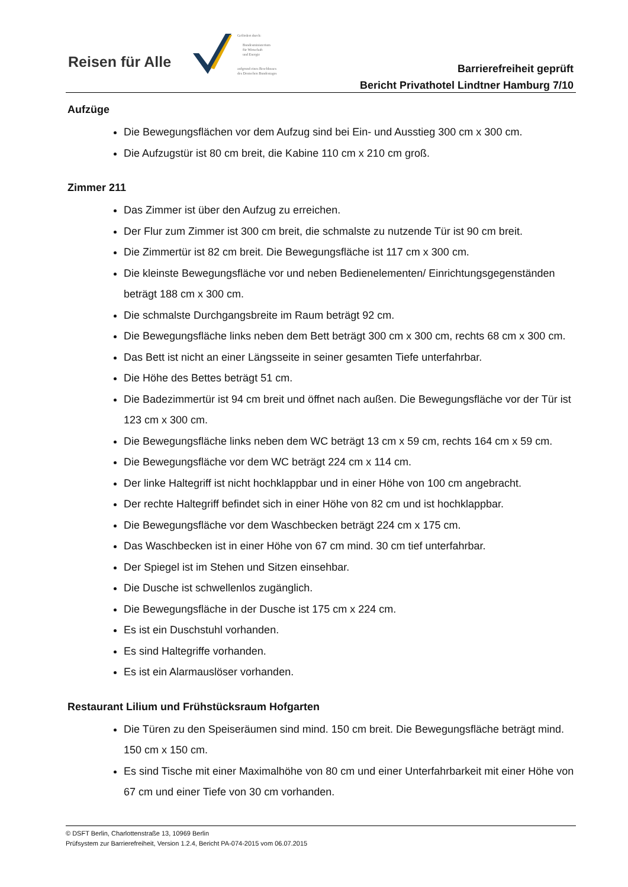Reisen für Alle
Gefördert durch:
Bundesministerium
für Wirtschaft
und Energie
aufgrund eines Beschlusses
des Deutschen Bundestages
Barrierefreiheit geprüft
Bericht Privathotel Lindtner Hamburg 7/10
Aufzüge
Die Bewegungsflächen vor dem Aufzug sind bei Ein- und Ausstieg 300 cm x 300 cm.
Die Aufzugstür ist 80 cm breit, die Kabine 110 cm x 210 cm groß.
Zimmer 211
Das Zimmer ist über den Aufzug zu erreichen.
Der Flur zum Zimmer ist 300 cm breit, die schmalste zu nutzende Tür ist 90 cm breit.
Die Zimmertür ist 82 cm breit. Die Bewegungsfläche ist 117 cm x 300 cm.
Die kleinste Bewegungsfläche vor und neben Bedienelementen/ Einrichtungsgegenständen beträgt 188 cm x 300 cm.
Die schmalste Durchgangsbreite im Raum beträgt 92 cm.
Die Bewegungsfläche links neben dem Bett beträgt 300 cm x 300 cm, rechts 68 cm x 300 cm.
Das Bett ist nicht an einer Längsseite in seiner gesamten Tiefe unterfahrbar.
Die Höhe des Bettes beträgt 51 cm.
Die Badezimmertür ist 94 cm breit und öffnet nach außen. Die Bewegungsfläche vor der Tür ist 123 cm x 300 cm.
Die Bewegungsfläche links neben dem WC beträgt 13 cm x 59 cm, rechts 164 cm x 59 cm.
Die Bewegungsfläche vor dem WC beträgt 224 cm x 114 cm.
Der linke Haltegriff ist nicht hochklappbar und in einer Höhe von 100 cm angebracht.
Der rechte Haltegriff befindet sich in einer Höhe von 82 cm und ist hochklappbar.
Die Bewegungsfläche vor dem Waschbecken beträgt 224 cm x 175 cm.
Das Waschbecken ist in einer Höhe von 67 cm mind. 30 cm tief unterfahrbar.
Der Spiegel ist im Stehen und Sitzen einsehbar.
Die Dusche ist schwellenlos zugänglich.
Die Bewegungsfläche in der Dusche ist 175 cm x 224 cm.
Es ist ein Duschstuhl vorhanden.
Es sind Haltegriffe vorhanden.
Es ist ein Alarmauslöser vorhanden.
Restaurant Lilium und Frühstücksraum Hofgarten
Die Türen zu den Speiseräumen sind mind. 150 cm breit. Die Bewegungsfläche beträgt mind. 150 cm x 150 cm.
Es sind Tische mit einer Maximalhöhe von 80 cm und einer Unterfahrbarkeit mit einer Höhe von 67 cm und einer Tiefe von 30 cm vorhanden.
© DSFT Berlin, Charlottenstraße 13, 10969 Berlin
Prüfsystem zur Barrierefreiheit, Version 1.2.4, Bericht PA-074-2015 vom 06.07.2015